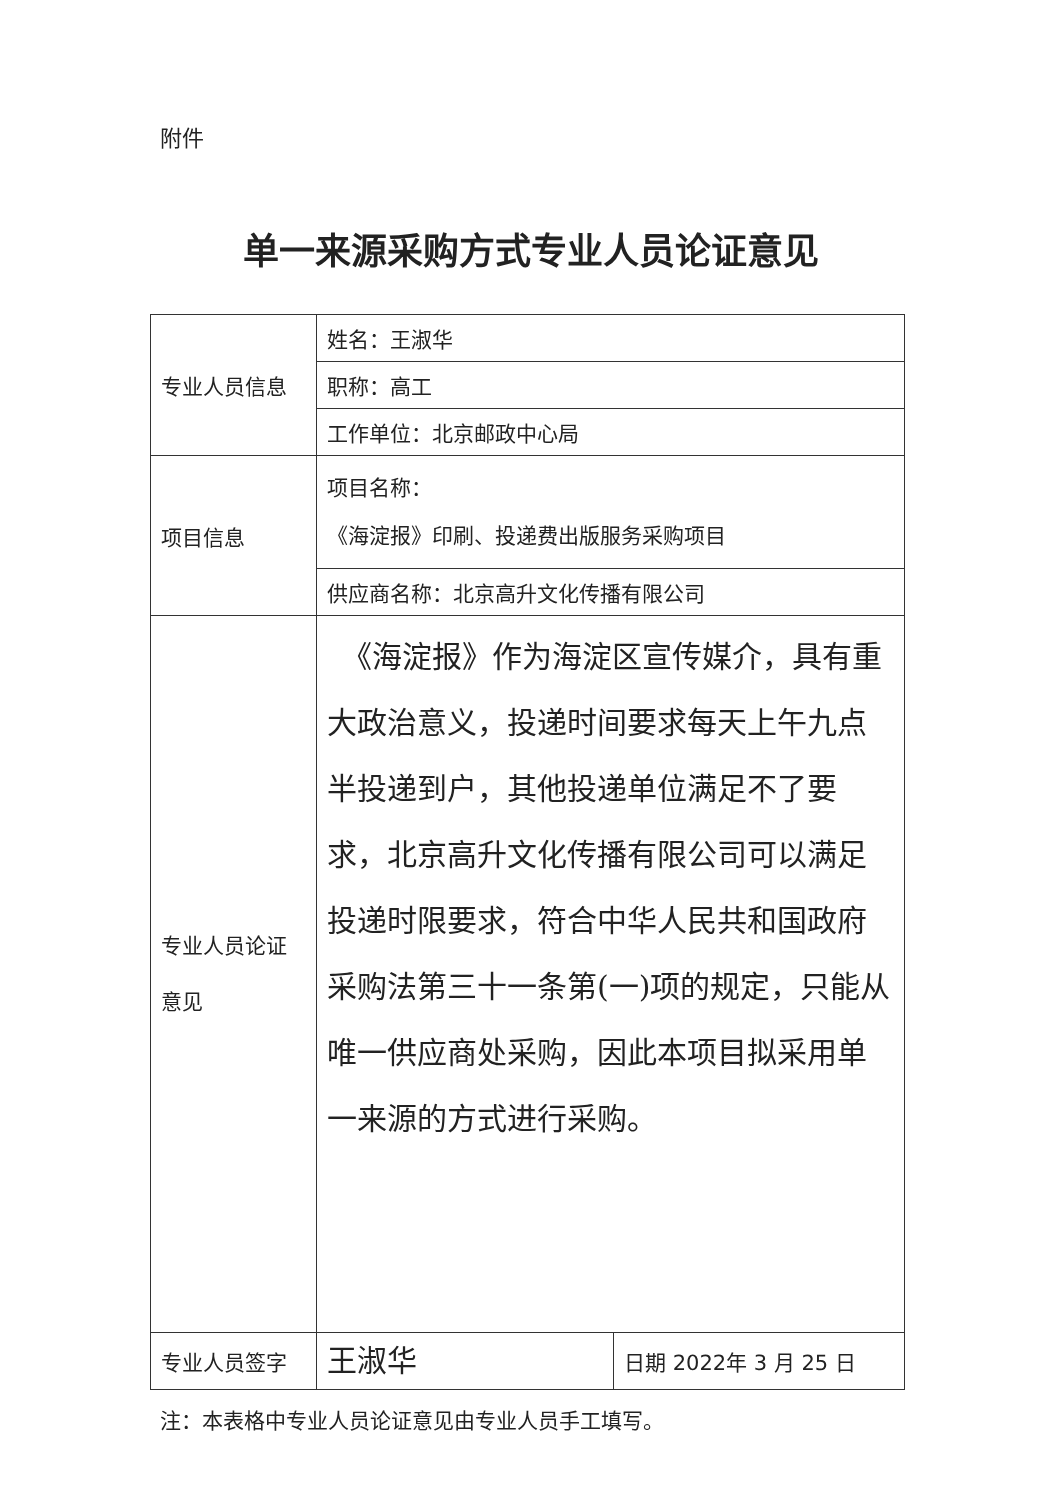附件
单一来源采购方式专业人员论证意见
| 专业人员信息 | 姓名：王淑华 | |
| | 职称：高工 | |
| | 工作单位：北京邮政中心局 | |
| 项目信息 | 项目名称： 《海淀报》印刷、投递费出版服务采购项目 | |
| | 供应商名称：北京高升文化传播有限公司 | |
| 专业人员论证 意见 | 《海淀报》作为海淀区宣传媒介，具有重大政治意义，投递时间要求每天上午九点半投递到户，其他投递单位满足不了要求，北京高升文化传播有限公司可以满足投递时限要求，符合中华人民共和国政府采购法第三十一条第(一)项的规定，只能从唯一供应商处采购，因此本项目拟采用单一来源的方式进行采购。 | |
| 专业人员签字 | 王淑华 | 日期 2022年 3 月 25 日 |
注：本表格中专业人员论证意见由专业人员手工填写。